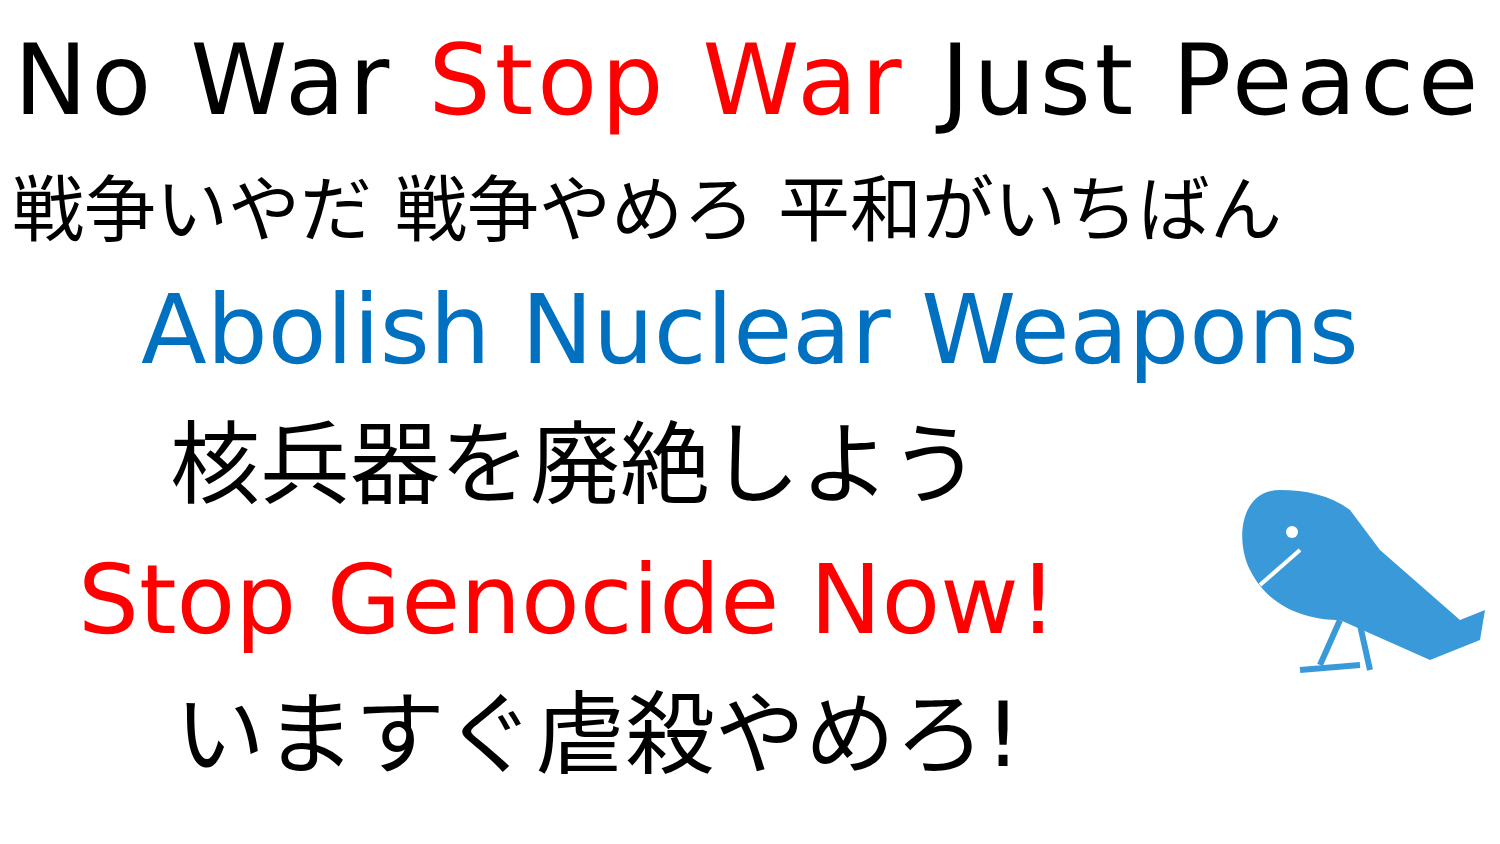No War Stop War Just Peace
戦争いやだ 戦争やめろ 平和がいちばん
Abolish Nuclear Weapons
核兵器を廃絶しよう
Stop Genocide Now!
いますぐ虐殺やめろ!